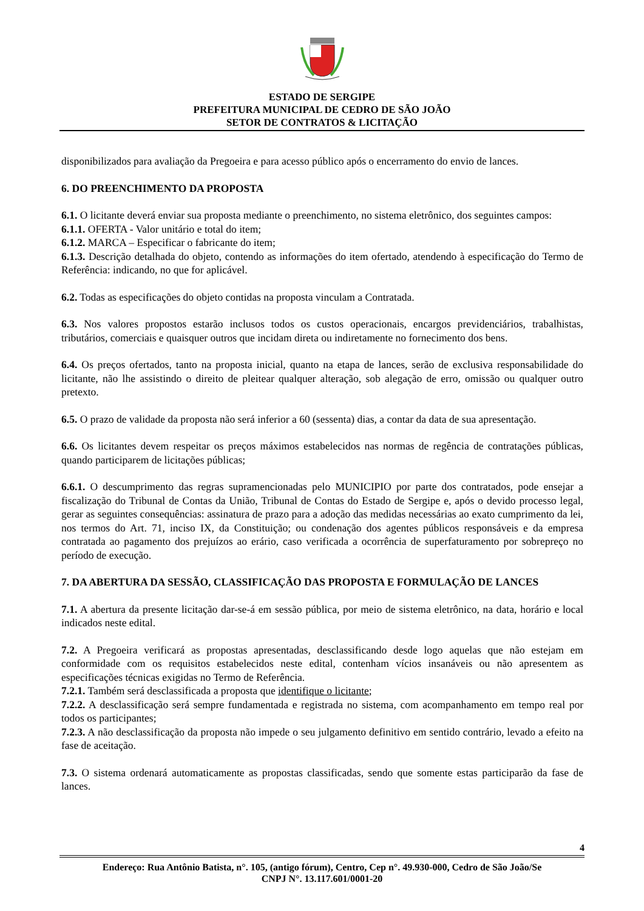ESTADO DE SERGIPE
PREFEITURA MUNICIPAL DE CEDRO DE SÃO JOÃO
SETOR DE CONTRATOS & LICITAÇÃO
disponibilizados para avaliação da Pregoeira e para acesso público após o encerramento do envio de lances.
6. DO PREENCHIMENTO DA PROPOSTA
6.1. O licitante deverá enviar sua proposta mediante o preenchimento, no sistema eletrônico, dos seguintes campos:
6.1.1. OFERTA - Valor unitário e total do item;
6.1.2. MARCA – Especificar o fabricante do item;
6.1.3. Descrição detalhada do objeto, contendo as informações do item ofertado, atendendo à especificação do Termo de Referência: indicando, no que for aplicável.
6.2. Todas as especificações do objeto contidas na proposta vinculam a Contratada.
6.3. Nos valores propostos estarão inclusos todos os custos operacionais, encargos previdenciários, trabalhistas, tributários, comerciais e quaisquer outros que incidam direta ou indiretamente no fornecimento dos bens.
6.4. Os preços ofertados, tanto na proposta inicial, quanto na etapa de lances, serão de exclusiva responsabilidade do licitante, não lhe assistindo o direito de pleitear qualquer alteração, sob alegação de erro, omissão ou qualquer outro pretexto.
6.5. O prazo de validade da proposta não será inferior a 60 (sessenta) dias, a contar da data de sua apresentação.
6.6. Os licitantes devem respeitar os preços máximos estabelecidos nas normas de regência de contratações públicas, quando participarem de licitações públicas;
6.6.1. O descumprimento das regras supramencionadas pelo MUNICIPIO por parte dos contratados, pode ensejar a fiscalização do Tribunal de Contas da União, Tribunal de Contas do Estado de Sergipe e, após o devido processo legal, gerar as seguintes consequências: assinatura de prazo para a adoção das medidas necessárias ao exato cumprimento da lei, nos termos do Art. 71, inciso IX, da Constituição; ou condenação dos agentes públicos responsáveis e da empresa contratada ao pagamento dos prejuízos ao erário, caso verificada a ocorrência de superfaturamento por sobrepreço no período de execução.
7. DA ABERTURA DA SESSÃO, CLASSIFICAÇÃO DAS PROPOSTA E FORMULAÇÃO DE LANCES
7.1. A abertura da presente licitação dar-se-á em sessão pública, por meio de sistema eletrônico, na data, horário e local indicados neste edital.
7.2. A Pregoeira verificará as propostas apresentadas, desclassificando desde logo aquelas que não estejam em conformidade com os requisitos estabelecidos neste edital, contenham vícios insanáveis ou não apresentem as especificações técnicas exigidas no Termo de Referência.
7.2.1. Também será desclassificada a proposta que identifique o licitante;
7.2.2. A desclassificação será sempre fundamentada e registrada no sistema, com acompanhamento em tempo real por todos os participantes;
7.2.3. A não desclassificação da proposta não impede o seu julgamento definitivo em sentido contrário, levado a efeito na fase de aceitação.
7.3. O sistema ordenará automaticamente as propostas classificadas, sendo que somente estas participarão da fase de lances.
4
Endereço: Rua Antônio Batista, n°. 105, (antigo fórum), Centro, Cep n°. 49.930-000, Cedro de São João/Se
CNPJ N°. 13.117.601/0001-20